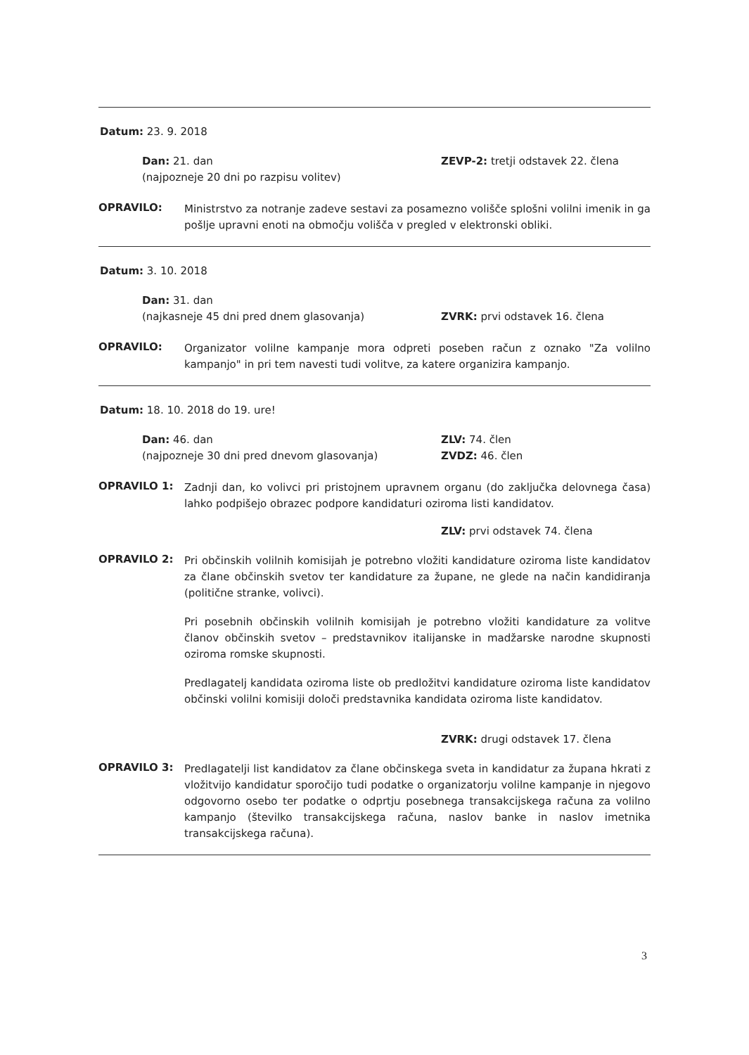Datum: 23. 9. 2018
Dan: 21. dan
(najpozneje 20 dni po razpisu volitev)
ZEVP-2: tretji odstavek 22. člena
OPRAVILO:
Ministrstvo za notranje zadeve sestavi za posamezno volišče splošni volilni imenik in ga pošlje upravni enoti na območju volišča v pregled v elektronski obliki.
Datum: 3. 10. 2018
Dan: 31. dan
(najkasneje 45 dni pred dnem glasovanja)
ZVRK: prvi odstavek 16. člena
OPRAVILO:
Organizator volilne kampanje mora odpreti poseben račun z oznako "Za volilno kampanjo" in pri tem navesti tudi volitve, za katere organizira kampanjo.
Datum: 18. 10. 2018 do 19. ure!
Dan: 46. dan
(najpozneje 30 dni pred dnevom glasovanja)
ZLV: 74. člen
ZVDZ: 46. člen
OPRAVILO 1:
Zadnji dan, ko volivci pri pristojnem upravnem organu (do zaključka delovnega časa) lahko podpišejo obrazec podpore kandidaturi oziroma listi kandidatov.
ZLV: prvi odstavek 74. člena
OPRAVILO 2:
Pri občinskih volilnih komisijah je potrebno vložiti kandidature oziroma liste kandidatov za člane občinskih svetov ter kandidature za župane, ne glede na način kandidiranja (politične stranke, volivci).
Pri posebnih občinskih volilnih komisijah je potrebno vložiti kandidature za volitve članov občinskih svetov – predstavnikov italijanske in madžarske narodne skupnosti oziroma romske skupnosti.
Predlagatelj kandidata oziroma liste ob predložitvi kandidature oziroma liste kandidatov občinski volilni komisiji določi predstavnika kandidata oziroma liste kandidatov.
ZVRK: drugi odstavek 17. člena
OPRAVILO 3:
Predlagatelji list kandidatov za člane občinskega sveta in kandidatur za župana hkrati z vložitvijo kandidatur sporočijo tudi podatke o organizatorju volilne kampanje in njegovo odgovorno osebo ter podatke o odprtju posebnega transakcijskega računa za volilno kampanjo (številko transakcijskega računa, naslov banke in naslov imetnika transakcijskega računa).
3